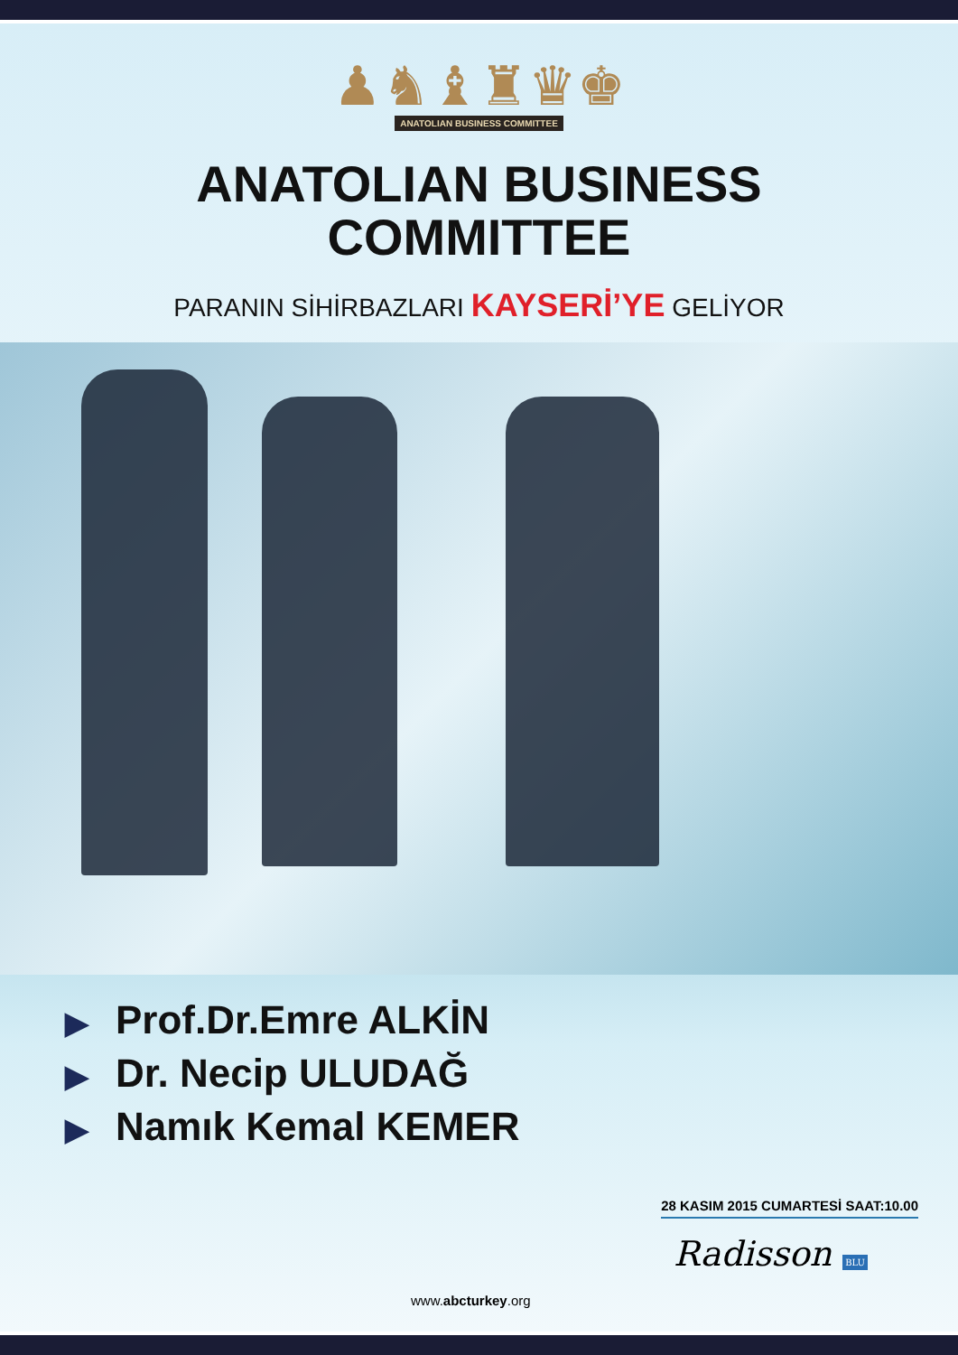♟♞♝♜♛♚
ANATOLIAN BUSINESS COMMITTEE
ANATOLIAN BUSINESS
COMMITTEE
PARANIN SİHİRBAZLARI KAYSERİ’YE GELİYOR
▶ Prof.Dr.Emre ALKİN
▶ Dr. Necip ULUDAĞ
▶ Namık Kemal KEMER
28 KASIM 2015 CUMARTESİ SAAT:10.00
Radisson BLU
www.abcturkey.org